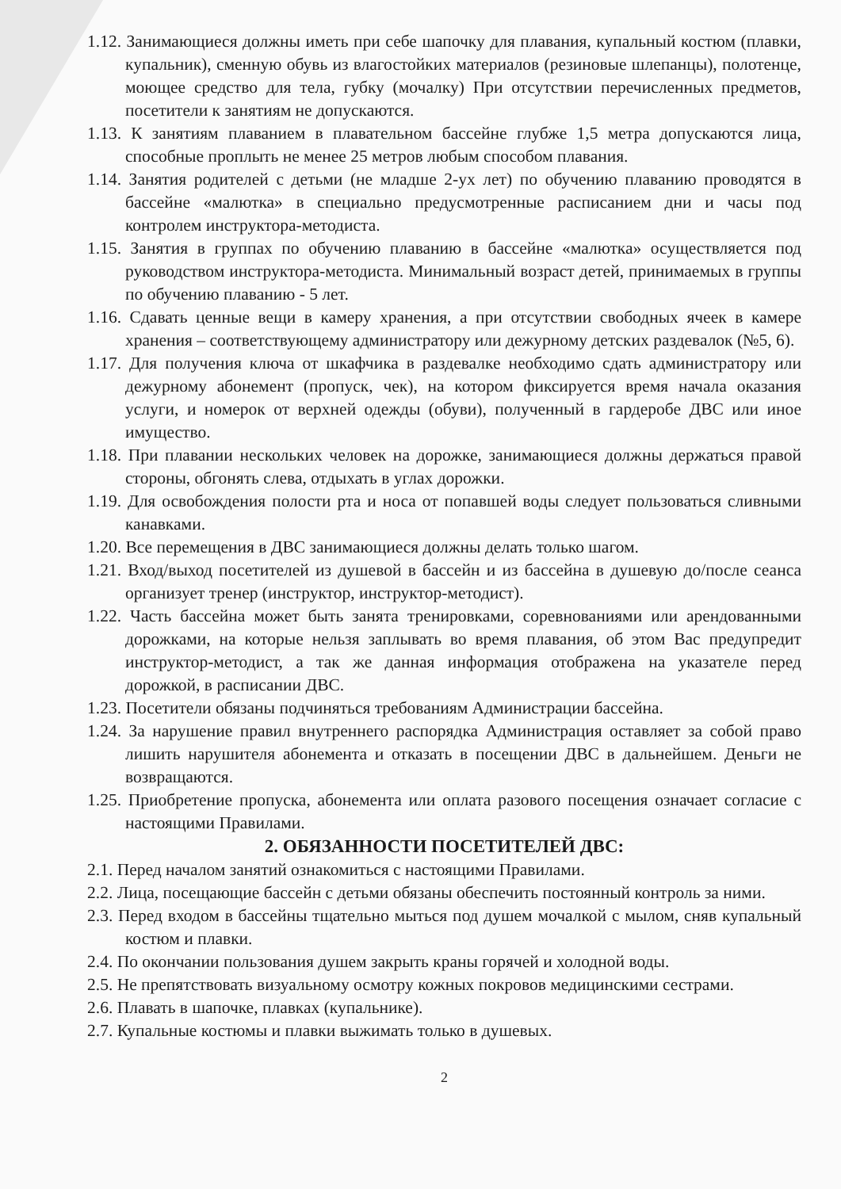1.12. Занимающиеся должны иметь при себе шапочку для плавания, купальный костюм (плавки, купальник), сменную обувь из влагостойких материалов (резиновые шлепанцы), полотенце, моющее средство для тела, губку (мочалку) При отсутствии перечисленных предметов, посетители к занятиям не допускаются.
1.13. К занятиям плаванием в плавательном бассейне глубже 1,5 метра допускаются лица, способные проплыть не менее 25 метров любым способом плавания.
1.14. Занятия родителей с детьми (не младше 2-ух лет) по обучению плаванию проводятся в бассейне «малютка» в специально предусмотренные расписанием дни и часы под контролем инструктора-методиста.
1.15. Занятия в группах по обучению плаванию в бассейне «малютка» осуществляется под руководством инструктора-методиста. Минимальный возраст детей, принимаемых в группы по обучению плаванию - 5 лет.
1.16. Сдавать ценные вещи в камеру хранения, а при отсутствии свободных ячеек в камере хранения – соответствующему администратору или дежурному детских раздевалок (№5, 6).
1.17. Для получения ключа от шкафчика в раздевалке необходимо сдать администратору или дежурному абонемент (пропуск, чек), на котором фиксируется время начала оказания услуги, и номерок от верхней одежды (обуви), полученный в гардеробе ДВС или иное имущество.
1.18. При плавании нескольких человек на дорожке, занимающиеся должны держаться правой стороны, обгонять слева, отдыхать в углах дорожки.
1.19. Для освобождения полости рта и носа от попавшей воды следует пользоваться сливными канавками.
1.20. Все перемещения в ДВС занимающиеся должны делать только шагом.
1.21. Вход/выход посетителей из душевой в бассейн и из бассейна в душевую до/после сеанса организует тренер (инструктор, инструктор-методист).
1.22. Часть бассейна может быть занята тренировками, соревнованиями или арендованными дорожками, на которые нельзя заплывать во время плавания, об этом Вас предупредит инструктор-методист, а так же данная информация отображена на указателе перед дорожкой, в расписании ДВС.
1.23. Посетители обязаны подчиняться требованиям Администрации бассейна.
1.24. За нарушение правил внутреннего распорядка Администрация оставляет за собой право лишить нарушителя абонемента и отказать в посещении ДВС в дальнейшем. Деньги не возвращаются.
1.25. Приобретение пропуска, абонемента или оплата разового посещения означает согласие с настоящими Правилами.
2. ОБЯЗАННОСТИ ПОСЕТИТЕЛЕЙ ДВС:
2.1. Перед началом занятий ознакомиться с настоящими Правилами.
2.2. Лица, посещающие бассейн с детьми обязаны обеспечить постоянный контроль за ними.
2.3. Перед входом в бассейны тщательно мыться под душем мочалкой с мылом, сняв купальный костюм и плавки.
2.4. По окончании пользования душем закрыть краны горячей и холодной воды.
2.5. Не препятствовать визуальному осмотру кожных покровов медицинскими сестрами.
2.6. Плавать в шапочке, плавках (купальнике).
2.7. Купальные костюмы и плавки выжимать только в душевых.
2